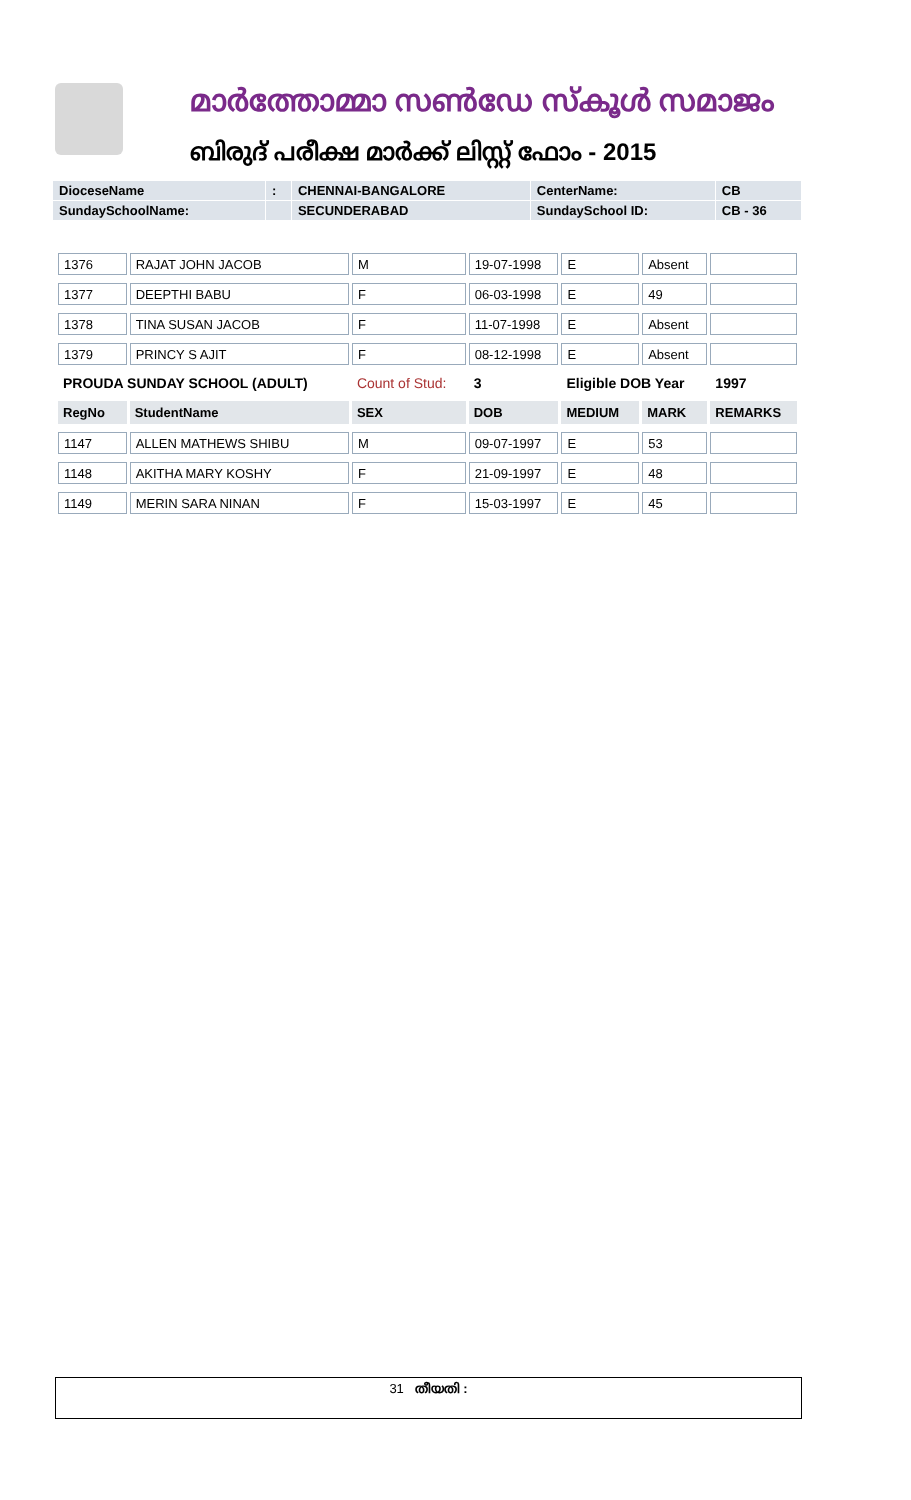മാർത്തോമ്മാ സൺഡേ സ്കൂൾ സമാജം
ബിരുദ് പരീക്ഷ മാർക്ക് ലിസ്റ്റ് ഫോം - 2015
| DioceseName | : | CHENNAI-BANGALORE | CenterName: | CB |
| SundaySchoolName: | | SECUNDERABAD | SundaySchool ID: | CB - 36 |
| 1376 | RAJAT JOHN JACOB | M | 19-07-1998 | E | Absent | |
| 1377 | DEEPTHI BABU | F | 06-03-1998 | E | 49 | |
| 1378 | TINA SUSAN JACOB | F | 11-07-1998 | E | Absent | |
| 1379 | PRINCY S AJIT | F | 08-12-1998 | E | Absent | |
| PROUDA SUNDAY SCHOOL (ADULT) | | Count of Stud: | 3 | Eligible DOB Year | | 1997 |
| RegNo | StudentName | SEX | DOB | MEDIUM | MARK | REMARKS |
| 1147 | ALLEN MATHEWS SHIBU | M | 09-07-1997 | E | 53 | |
| 1148 | AKITHA MARY KOSHY | F | 21-09-1997 | E | 48 | |
| 1149 | MERIN SARA NINAN | F | 15-03-1997 | E | 45 | |
31 തീയതി :